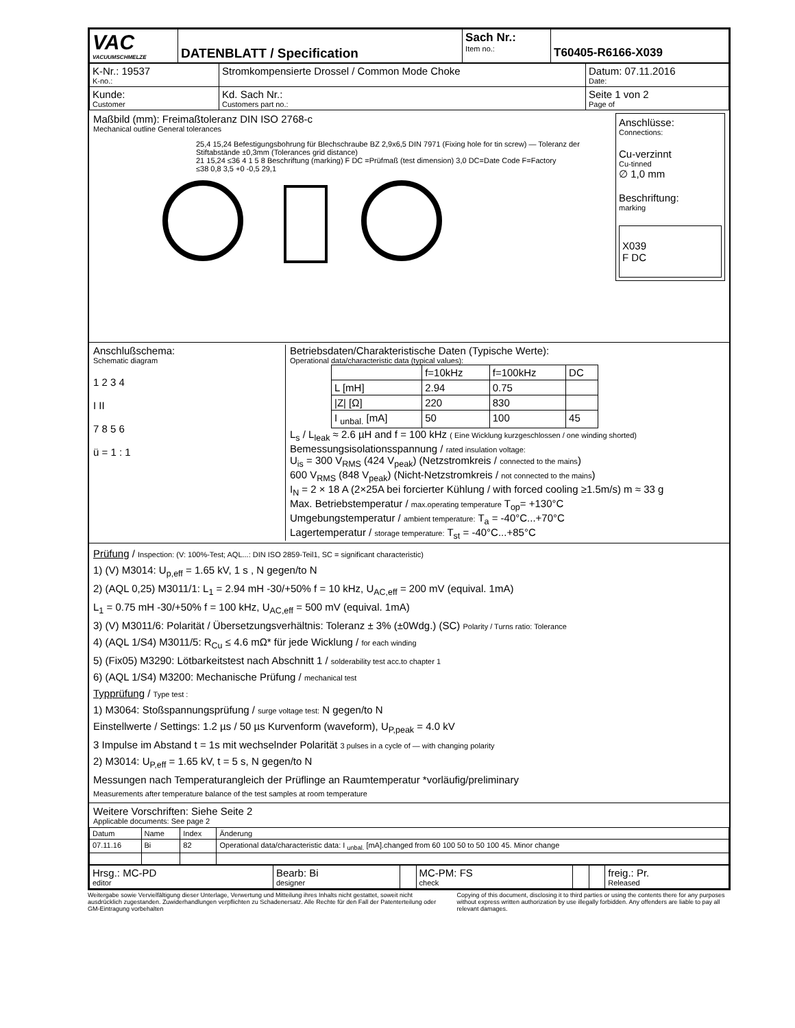| VAC VACUUMSCHMELZE | DATENBLATT / Specification | Sach Nr.: Item no.: | T60405-R6166-X039 |
| K-Nr.: 19537 K-no.: | Stromkompensierte Drossel / Common Mode Choke | | Datum: 07.11.2016 Date: |
| Kunde: Customer | | Kd. Sach Nr.: Customers part no.: | Seite 1 von 2 Page of |
Maßbild (mm): Freimaßtoleranz DIN ISO 2768-c
Mechanical outline General tolerances
25,4 15,24 Befestigungsbohrung für Blechschraube BZ 2,9x6,5 DIN 7971 (Fixing hole for tin screw) — Toleranz der Stiftabstände ±0,3mm (Tolerances grid distance)
21 15,24 ≤36 4 1 5 8 Beschriftung (marking) F DC =Prüfmaß (test dimension) 3,0 DC=Date Code F=Factory
≤38 0,8 3,5 +0 -0,5 29,1
Anschlüsse:
Connections:
Cu-verzinnt
Cu-tinned
∅ 1,0 mm
Beschriftung:
marking
X039
F DC
Anschlußschema:
Schematic diagram
1 2 3 4
I II
7 8 5 6
ü = 1 : 1
Betriebsdaten/Charakteristische Daten (Typische Werte):
Operational data/characteristic data (typical values):
| | f=10kHz | f=100kHz | DC |
| L [mH] | 2.94 | 0.75 | |
| /Z/ [Ω] | 220 | 830 | |
| I <sub>unbal.</sub> [mA] | 50 | 100 | 45 |
L<sub>s</sub> / L<sub>leak</sub> ≈ 2.6 µH and f = 100 kHz ( Eine Wicklung kurzgeschlossen / one winding shorted)
Bemessungsisolationsspannung / rated insulation voltage:
U<sub>is</sub> = 300 V<sub>RMS</sub> (424 V<sub>peak</sub>) (Netzstromkreis / connected to the mains)
600 V<sub>RMS</sub> (848 V<sub>peak</sub>) (Nicht-Netzstromkreis / not connected to the mains)
I<sub>N</sub> = 2 × 18 A (2×25A bei forcierter Kühlung / with forced cooling ≥1.5m/s) m ≈ 33 g
Max. Betriebstemperatur / max.operating temperature T<sub>op</sub>= +130°C
Umgebungstemperatur / ambient temperature: T<sub>a</sub> = -40°C...+70°C
Lagertemperatur / storage temperature: T<sub>st</sub> = -40°C...+85°C
Prüfung / Inspection: (V: 100%-Test; AQL...: DIN ISO 2859-Teil1, SC = significant characteristic)
1) (V) M3014: U<sub>p,eff</sub> = 1.65 kV, 1 s , N gegen/to N
2) (AQL 0,25) M3011/1: L<sub>1</sub> = 2.94 mH -30/+50% f = 10 kHz, U<sub>AC,eff</sub> = 200 mV (equival. 1mA)
L<sub>1</sub> = 0.75 mH -30/+50% f = 100 kHz, U<sub>AC,eff</sub> = 500 mV (equival. 1mA)
3) (V) M3011/6: Polarität / Übersetzungsverhältnis: Toleranz ± 3% (±0Wdg.) (SC) Polarity / Turns ratio: Tolerance
4) (AQL 1/S4) M3011/5: R<sub>Cu</sub> ≤ 4.6 mΩ* für jede Wicklung / for each winding
5) (Fix05) M3290: Lötbarkeitstest nach Abschnitt 1 / solderability test acc.to chapter 1
6) (AQL 1/S4) M3200: Mechanische Prüfung / mechanical test
Typprüfung / Type test :
1) M3064: Stoßspannungsprüfung / surge voltage test: N gegen/to N
Einstellwerte / Settings: 1.2 µs / 50 µs Kurvenform (waveform), U<sub>P,peak</sub> = 4.0 kV
3 Impulse im Abstand t = 1s mit wechselnder Polarität 3 pulses in a cycle of — with changing polarity
2) M3014: U<sub>P,eff</sub> = 1.65 kV, t = 5 s, N gegen/to N
Messungen nach Temperaturangleich der Prüflinge an Raumtemperatur *vorläufig/preliminary
Measurements after temperature balance of the test samples at room temperature
Weitere Vorschriften: Siehe Seite 2
Applicable documents: See page 2
| Datum | Name | Index | Änderung |
| 07.11.16 | Bi | 82 | Operational data/characteristic data: I <sub>unbal.</sub> [mA].changed from 60 100 50 to 50 100 45. Minor change |
| Hrsg.: MC-PD editor | Bearb: Bi designer | | MC-PM: FS check | | | freig.: Pr. Released |
Weitergabe sowie Vervielfältigung dieser Unterlage, Verwertung und Mitteilung ihres Inhalts nicht gestattet, soweit nicht ausdrücklich zugestanden. Zuwiderhandlungen verpflichten zu Schadenersatz. Alle Rechte für den Fall der Patenterteilung oder GM-Eintragung vorbehalten
Copying of this document, disclosing it to third parties or using the contents there for any purposes without express written authorization by use illegally forbidden. Any offenders are liable to pay all relevant damages.